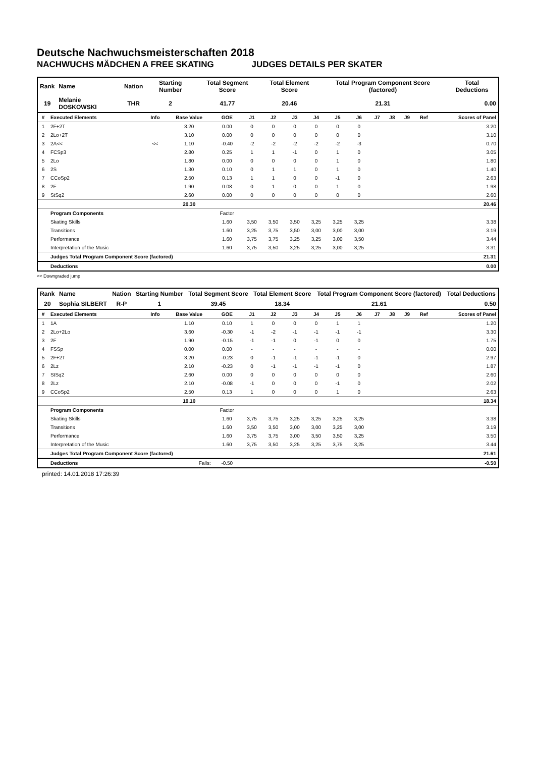Deutsche Nachwuchsmeisterschaften 2018
NACHWUCHS MÄDCHEN A FREE SKATING JUDGES DETAILS PER SKATER
| Rank | Name | Nation | Starting Number | Total Segment Score | Total Element Score | Total Program Component Score (factored) | Total Deductions |
| --- | --- | --- | --- | --- | --- | --- | --- |
| 19 | Melanie DOSKOWSKI | THR | 2 | 41.77 | 20.46 | 21.31 | 0.00 |
| # | Executed Elements | Info | Base Value | GOE | J1 | J2 | J3 | J4 | J5 | J6 | J7 | J8 | J9 | Ref | Scores of Panel |
| --- | --- | --- | --- | --- | --- | --- | --- | --- | --- | --- | --- | --- | --- | --- | --- |
| 1 | 2F+2T | | 3.20 | 0.00 | 0 | 0 | 0 | 0 | 0 | 0 | | | | | 3.20 |
| 2 | 2Lo+2T | | 3.10 | 0.00 | 0 | 0 | 0 | 0 | 0 | 0 | | | | | 3.10 |
| 3 | 2A<< | << | 1.10 | -0.40 | -2 | -2 | -2 | -2 | -2 | -3 | | | | | 0.70 |
| 4 | FCSp3 | | 2.80 | 0.25 | 1 | 1 | -1 | 0 | 1 | 0 | | | | | 3.05 |
| 5 | 2Lo | | 1.80 | 0.00 | 0 | 0 | 0 | 0 | 1 | 0 | | | | | 1.80 |
| 6 | 2S | | 1.30 | 0.10 | 0 | 1 | 1 | 0 | 1 | 0 | | | | | 1.40 |
| 7 | CCoSp2 | | 2.50 | 0.13 | 1 | 1 | 0 | 0 | -1 | 0 | | | | | 2.63 |
| 8 | 2F | | 1.90 | 0.08 | 0 | 1 | 0 | 0 | 1 | 0 | | | | | 1.98 |
| 9 | StSq2 | | 2.60 | 0.00 | 0 | 0 | 0 | 0 | 0 | 0 | | | | | 2.60 |
| | | | 20.30 | | | | | | | | | | | | 20.46 |
| | Program Components | | | Factor | | | | | | | | | | | |
| | Skating Skills | | | 1.60 | 3,50 | 3,50 | 3,50 | 3,25 | 3,25 | 3,25 | | | | | 3.38 |
| | Transitions | | | 1.60 | 3,25 | 3,75 | 3,50 | 3,00 | 3,00 | 3,00 | | | | | 3.19 |
| | Performance | | | 1.60 | 3,75 | 3,75 | 3,25 | 3,25 | 3,00 | 3,50 | | | | | 3.44 |
| | Interpretation of the Music | | | 1.60 | 3,75 | 3,50 | 3,25 | 3,25 | 3,00 | 3,25 | | | | | 3.31 |
| | Judges Total Program Component Score (factored) | | | | | | | | | | | | | | 21.31 |
| | Deductions | | | | | | | | | | | | | | 0.00 |
<< Downgraded jump
| Rank | Name | Nation | Starting Number | Total Segment Score | Total Element Score | Total Program Component Score (factored) | Total Deductions |
| --- | --- | --- | --- | --- | --- | --- | --- |
| 20 | Sophia SILBERT | R-P | 1 | 39.45 | 18.34 | 21.61 | 0.50 |
| # | Executed Elements | Info | Base Value | GOE | J1 | J2 | J3 | J4 | J5 | J6 | J7 | J8 | J9 | Ref | Scores of Panel |
| --- | --- | --- | --- | --- | --- | --- | --- | --- | --- | --- | --- | --- | --- | --- | --- |
| 1 | 1A | | 1.10 | 0.10 | 1 | 0 | 0 | 0 | 1 | 1 | | | | | 1.20 |
| 2 | 2Lo+2Lo | | 3.60 | -0.30 | -1 | -2 | -1 | -1 | -1 | -1 | | | | | 3.30 |
| 3 | 2F | | 1.90 | -0.15 | -1 | -1 | 0 | -1 | 0 | 0 | | | | | 1.75 |
| 4 | FSSp | | 0.00 | 0.00 | - | - | - | - | - | - | | | | | 0.00 |
| 5 | 2F+2T | | 3.20 | -0.23 | 0 | -1 | -1 | -1 | -1 | 0 | | | | | 2.97 |
| 6 | 2Lz | | 2.10 | -0.23 | 0 | -1 | -1 | -1 | -1 | 0 | | | | | 1.87 |
| 7 | StSq2 | | 2.60 | 0.00 | 0 | 0 | 0 | 0 | 0 | 0 | | | | | 2.60 |
| 8 | 2Lz | | 2.10 | -0.08 | -1 | 0 | 0 | 0 | -1 | 0 | | | | | 2.02 |
| 9 | CCoSp2 | | 2.50 | 0.13 | 1 | 0 | 0 | 0 | 1 | 0 | | | | | 2.63 |
| | | | 19.10 | | | | | | | | | | | | 18.34 |
| | Program Components | | | Factor | | | | | | | | | | | |
| | Skating Skills | | | 1.60 | 3,75 | 3,75 | 3,25 | 3,25 | 3,25 | 3,25 | | | | | 3.38 |
| | Transitions | | | 1.60 | 3,50 | 3,50 | 3,00 | 3,00 | 3,25 | 3,00 | | | | | 3.19 |
| | Performance | | | 1.60 | 3,75 | 3,75 | 3,00 | 3,50 | 3,50 | 3,25 | | | | | 3.50 |
| | Interpretation of the Music | | | 1.60 | 3,75 | 3,50 | 3,25 | 3,25 | 3,75 | 3,25 | | | | | 3.44 |
| | Judges Total Program Component Score (factored) | | | | | | | | | | | | | | 21.61 |
| | Deductions | Falls: | | -0.50 | | | | | | | | | | | -0.50 |
printed: 14.01.2018 17:26:39